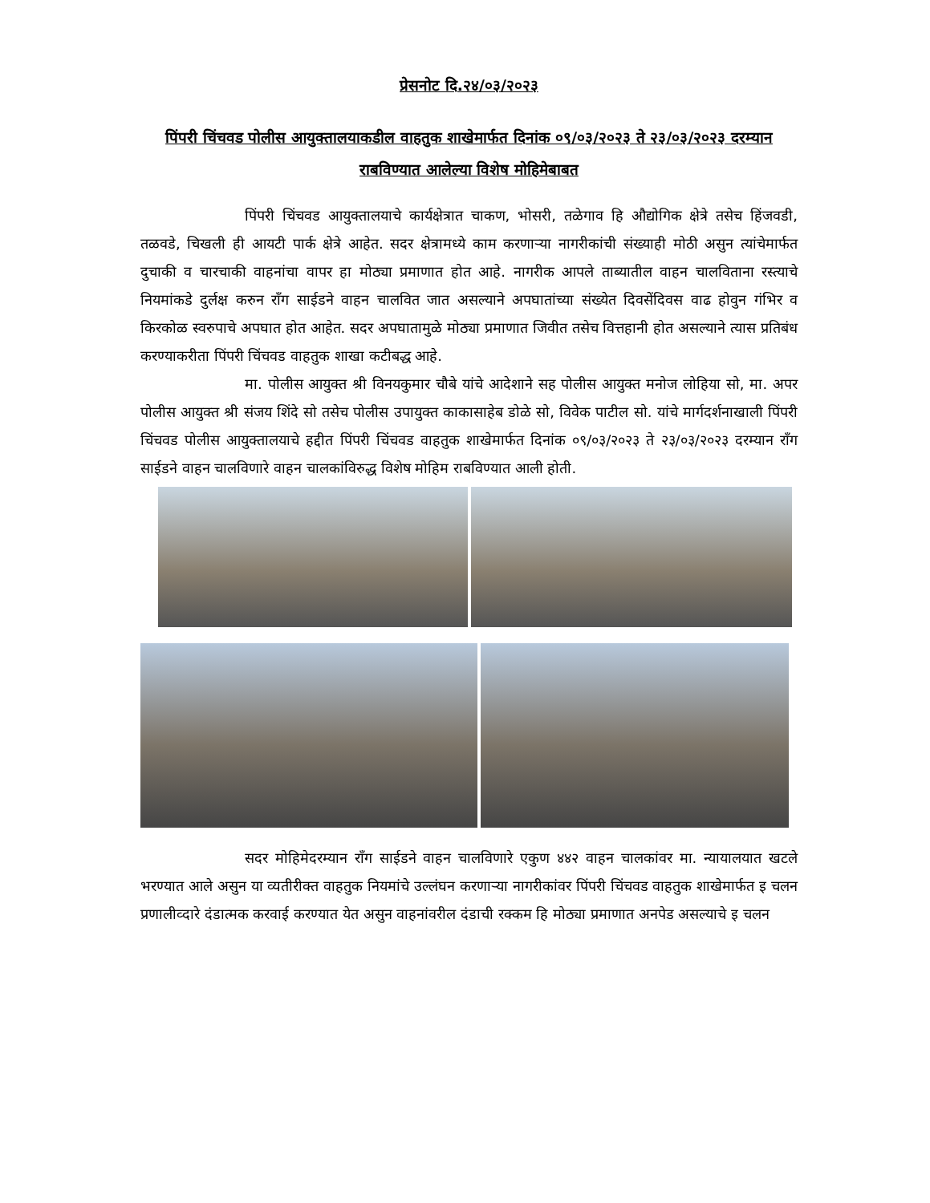प्रेसनोट दि.२४/०३/२०२३
पिंपरी चिंचवड पोलीस आयुक्तालयाकडील वाहतुक शाखेमार्फत दिनांक ०९/०३/२०२३ ते २३/०३/२०२३ दरम्यान राबविण्यात आलेल्या विशेष मोहिमेबाबत
पिंपरी चिंचवड आयुक्तालयाचे कार्यक्षेत्रात चाकण, भोसरी, तळेगाव हि औद्योगिक क्षेत्रे तसेच हिंजवडी, तळवडे, चिखली ही आयटी पार्क क्षेत्रे आहेत. सदर क्षेत्रामध्ये काम करणाऱ्या नागरीकांची संख्याही मोठी असुन त्यांचेमार्फत दुचाकी व चारचाकी वाहनांचा वापर हा मोठ्या प्रमाणात होत आहे. नागरीक आपले ताब्यातील वाहन चालविताना रस्त्याचे नियमांकडे दुर्लक्ष करुन रॉंग साईडने वाहन चालवित जात असल्याने अपघातांच्या संख्येत दिवसेंदिवस वाढ होवुन गंभिर व किरकोळ स्वरुपाचे अपघात होत आहेत. सदर अपघातामुळे मोठ्या प्रमाणात जिवीत तसेच वित्तहानी होत असल्याने त्यास प्रतिबंध करण्याकरीता पिंपरी चिंचवड वाहतुक शाखा कटीबद्ध आहे.
मा. पोलीस आयुक्त श्री विनयकुमार चौबे यांचे आदेशाने सह पोलीस आयुक्त मनोज लोहिया सो, मा. अपर पोलीस आयुक्त श्री संजय शिंदे सो तसेच पोलीस उपायुक्त काकासाहेब डोळे सो, विवेक पाटील सो. यांचे मार्गदर्शनाखाली पिंपरी चिंचवड पोलीस आयुक्तालयाचे हद्दीत पिंपरी चिंचवड वाहतुक शाखेमार्फत दिनांक ०९/०३/२०२३ ते २३/०३/२०२३ दरम्यान रॉंग साईडने वाहन चालविणारे वाहन चालकांविरुद्ध विशेष मोहिम राबविण्यात आली होती.
सदर मोहिमेदरम्यान रॉंग साईडने वाहन चालविणारे एकुण ४४२ वाहन चालकांवर मा. न्यायालयात खटले भरण्यात आले असुन या व्यतीरीक्त वाहतुक नियमांचे उल्लंघन करणाऱ्या नागरीकांवर पिंपरी चिंचवड वाहतुक शाखेमार्फत इ चलन प्रणालीव्दारे दंडात्मक करवाई करण्यात येत असुन वाहनांवरील दंडाची रक्कम हि मोठ्या प्रमाणात अनपेड असल्याचे इ चलन